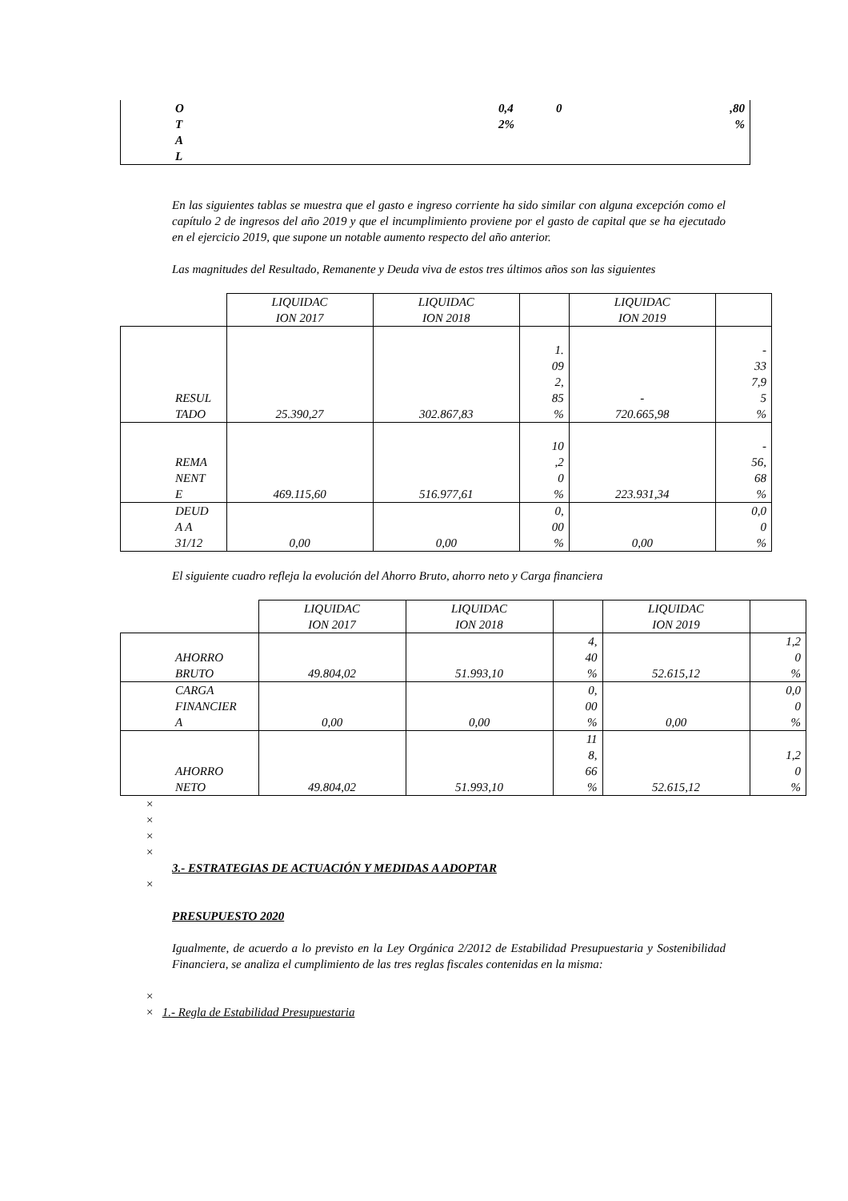| O T A L | | 0,4 2% | 0 | ,80 % |
En las siguientes tablas se muestra que el gasto e ingreso corriente ha sido similar con alguna excepción como el capítulo 2 de ingresos del año 2019 y que el incumplimiento proviene por el gasto de capital que se ha ejecutado en el ejercicio 2019, que supone un notable aumento respecto del año anterior.
Las magnitudes del Resultado, Remanente y Deuda viva de estos tres últimos años son las siguientes
| | LIQUIDAC ION 2017 | LIQUIDAC ION 2018 | | LIQUIDAC ION 2019 | |
| RESUL TADO | 25.390,27 | 302.867,83 | 1. 09 2, 85 % | - 720.665,98 | - 33 7,9 5 % |
| REMA NENT E | 469.115,60 | 516.977,61 | 10 ,2 0 % | 223.931,34 | - 56, 68 % |
| DEUD A A 31/12 | 0,00 | 0,00 | 0, 00 % | 0,00 | 0,0 0 % |
El siguiente cuadro refleja la evolución del Ahorro Bruto, ahorro neto y Carga financiera
| | LIQUIDAC ION 2017 | LIQUIDAC ION 2018 | | LIQUIDAC ION 2019 | |
| AHORRO BRUTO | 49.804,02 | 51.993,10 | 4, 40 % | 52.615,12 | 1,2 0 % |
| CARGA FINANCIER A | 0,00 | 0,00 | 0, 00 % | 0,00 | 0,0 0 % |
| AHORRO NETO | 49.804,02 | 51.993,10 | 11 8, 66 % | 52.615,12 | 1,2 0 % |
×
×
×
×
3.- ESTRATEGIAS DE ACTUACIÓN Y MEDIDAS A ADOPTAR
×
PRESUPUESTO 2020
Igualmente, de acuerdo a lo previsto en la Ley Orgánica 2/2012 de Estabilidad Presupuestaria y Sostenibilidad Financiera, se analiza el cumplimiento de las tres reglas fiscales contenidas en la misma:
×
× 1.- Regla de Estabilidad Presupuestaria